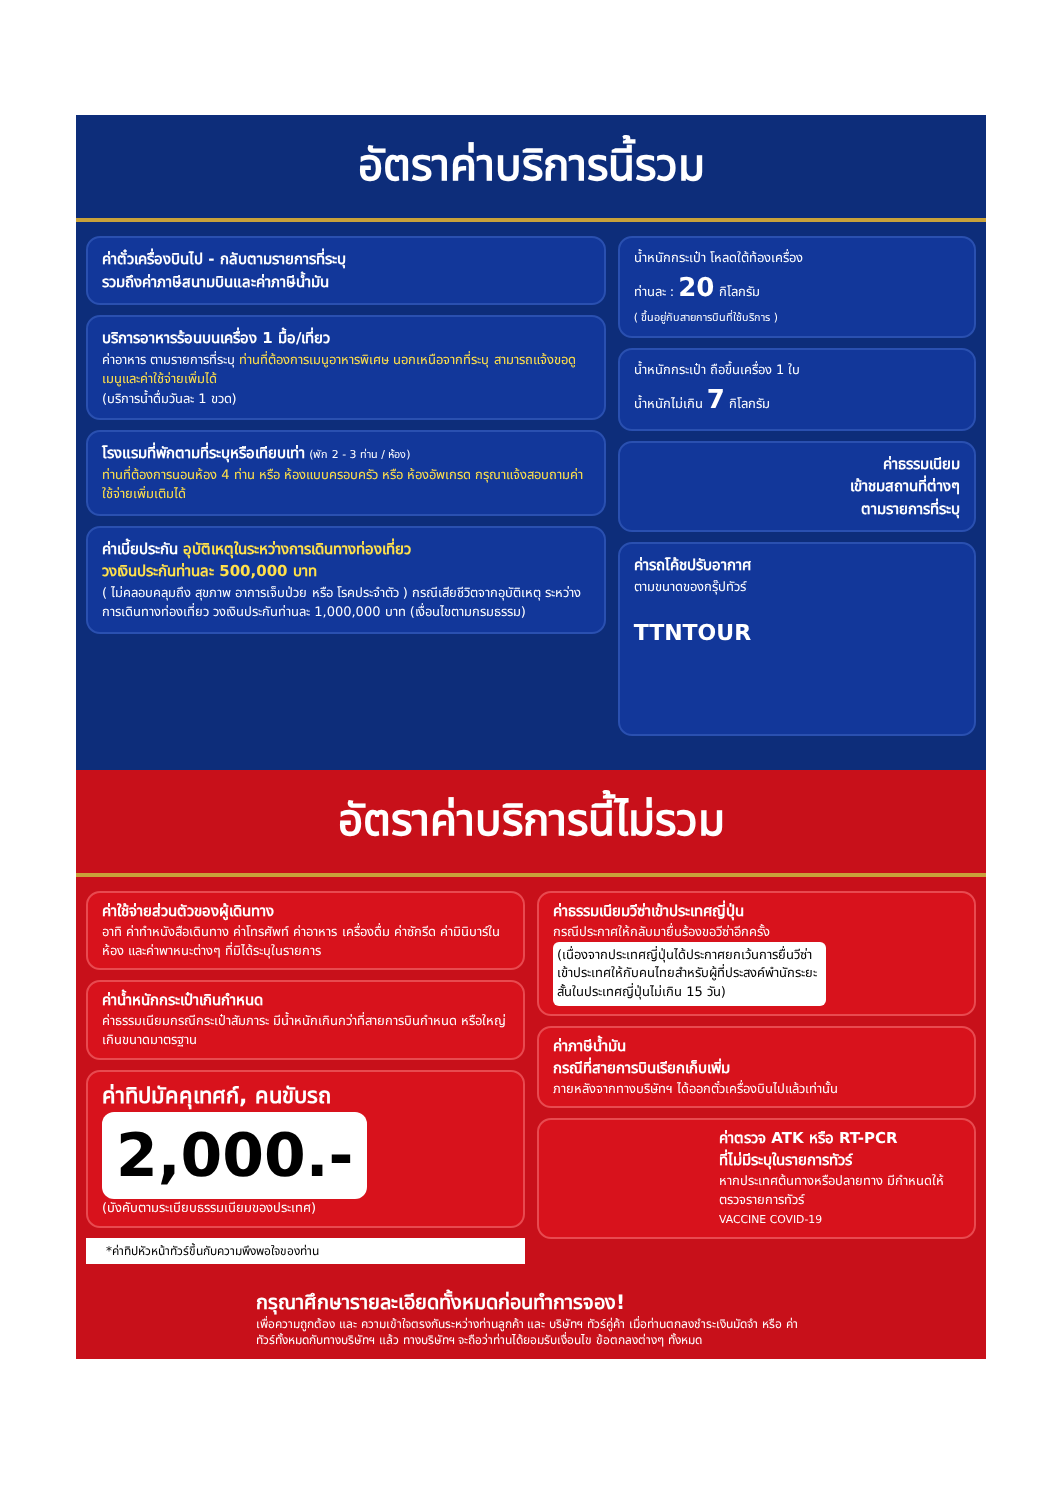อัตราค่าบริการนี้รวม
ค่าตั๋วเครื่องบินไป - กลับตามรายการที่ระบุ
รวมถึงค่าภาษีสนามบินและค่าภาษีน้ำมัน
บริการอาหารร้อนบนเครื่อง 1 มื้อ/เที่ยว
ค่าอาหาร ตามรายการที่ระบุ ท่านที่ต้องการเมนูอาหารพิเศษ นอกเหนือจากที่ระบุ สามารถแจ้งขอดูเมนูและค่าใช้จ่ายเพิ่มได้
(บริการน้ำดื่มวันละ 1 ขวด)
โรงแรมที่พักตามที่ระบุหรือเทียบเท่า (พัก 2 - 3 ท่าน / ห้อง)
ท่านที่ต้องการนอนห้อง 4 ท่าน หรือ ห้องแบบครอบครัว หรือ ห้องอัพเกรด กรุณาแจ้งสอบถามค่าใช้จ่ายเพิ่มเติมได้
ค่าเบี้ยประกัน อุบัติเหตุในระหว่างการเดินทางท่องเที่ยว
วงเงินประกันท่านละ 500,000 บาท
( ไม่คลอบคลุมถึง สุขภาพ อาการเจ็บป่วย หรือ โรคประจำตัว ) กรณีเสียชีวิตจากอุบัติเหตุ ระหว่างการเดินทางท่องเที่ยว วงเงินประกันท่านละ 1,000,000 บาท (เงื่อนไขตามกรมธรรม)
น้ำหนักกระเป๋า โหลดใต้ท้องเครื่อง
ท่านละ : 20 กิโลกรัม
( ขึ้นอยู่กับสายการบินที่ใช้บริการ )
น้ำหนักกระเป๋า ถือขึ้นเครื่อง 1 ใบ
น้ำหนักไม่เกิน 7 กิโลกรัม
ค่าธรรมเนียม
เข้าชมสถานที่ต่างๆ
ตามรายการที่ระบุ
ค่ารถโค้ชปรับอากาศ
ตามขนาดของกรุ๊ปทัวร์
TTNTOUR
อัตราค่าบริการนี้ไม่รวม
ค่าใช้จ่ายส่วนตัวของผู้เดินทาง
อาทิ ค่าทำหนังสือเดินทาง ค่าโทรศัพท์ ค่าอาหาร เครื่องดื่ม ค่าซักรีด ค่ามินิบาร์ในห้อง และค่าพาหนะต่างๆ ที่มิได้ระบุในรายการ
ค่าน้ำหนักกระเป๋าเกินกำหนด
ค่าธรรมเนียมกรณีกระเป๋าสัมภาระ มีน้ำหนักเกินกว่าที่สายการบินกำหนด หรือใหญ่เกินขนาดมาตรฐาน
ค่าทิปมัคคุเทศก์, คนขับรถ
2,000.-
(บังคับตามระเบียบธรรมเนียมของประเทศ)
*ค่าทิปหัวหน้าทัวร์ขึ้นกับความพึงพอใจของท่าน
ค่าธรรมเนียมวีซ่าเข้าประเทศญี่ปุ่น
กรณีประกาศให้กลับมายื่นร้องขอวีซ่าอีกครั้ง
(เนื่องจากประเทศญี่ปุ่นได้ประกาศยกเว้นการยื่นวีซ่าเข้าประเทศให้กับคนไทยสำหรับผู้ที่ประสงค์พำนักระยะสั้นในประเทศญี่ปุ่นไม่เกิน 15 วัน)
ค่าภาษีน้ำมัน
กรณีที่สายการบินเรียกเก็บเพิ่ม
ภายหลังจากทางบริษัทฯ ได้ออกตั๋วเครื่องบินไปแล้วเท่านั้น
ค่าตรวจ ATK หรือ RT-PCR
ที่ไม่มีระบุในรายการทัวร์
หากประเทศต้นทางหรือปลายทาง มีกำหนดให้ตรวจรายการทัวร์
VACCINE COVID-19
กรุณาศึกษารายละเอียดทั้งหมดก่อนทำการจอง!
เพื่อความถูกต้อง และ ความเข้าใจตรงกันระหว่างท่านลูกค้า และ บริษัทฯ ทัวร์คู่ค้า เมื่อท่านตกลงชำระเงินมัดจำ หรือ ค่าทัวร์ทั้งหมดกับทางบริษัทฯ แล้ว ทางบริษัทฯ จะถือว่าท่านได้ยอมรับเงื่อนไข ข้อตกลงต่างๆ ทั้งหมด